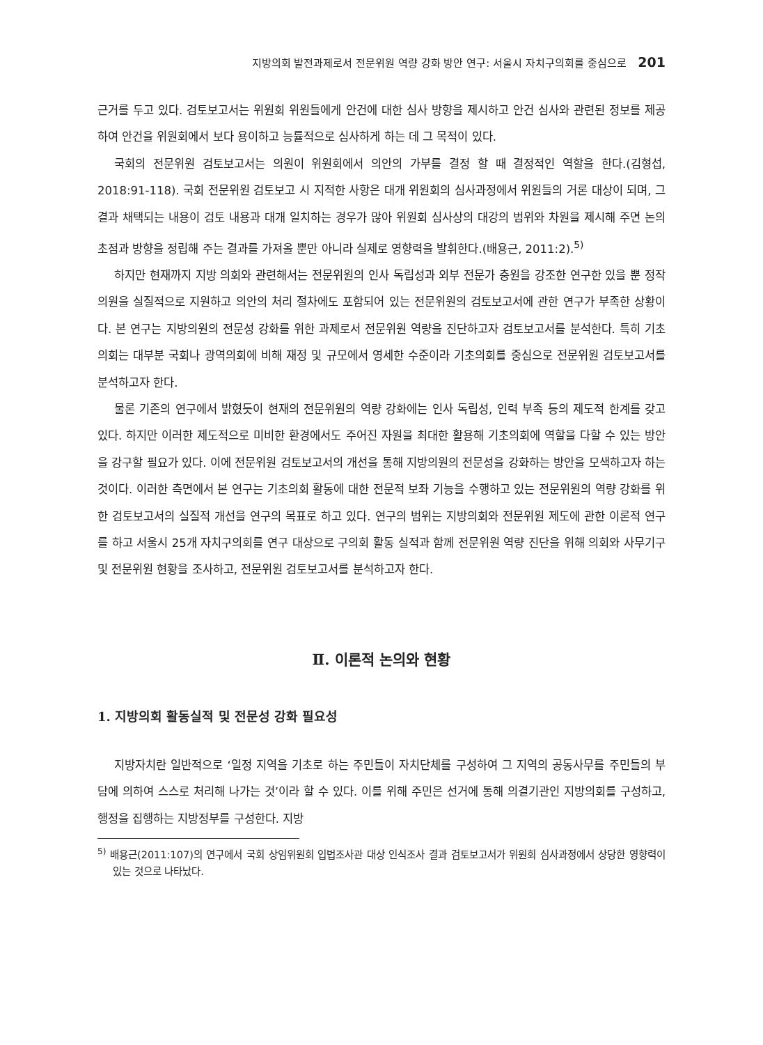지방의회 발전과제로서 전문위원 역량 강화 방안 연구: 서울시 자치구의회를 중심으로 201
근거를 두고 있다. 검토보고서는 위원회 위원들에게 안건에 대한 심사 방향을 제시하고 안건 심사와 관련된 정보를 제공하여 안건을 위원회에서 보다 용이하고 능률적으로 심사하게 하는 데 그 목적이 있다.
국회의 전문위원 검토보고서는 의원이 위원회에서 의안의 가부를 결정 할 때 결정적인 역할을 한다.(김형섭, 2018:91-118). 국회 전문위원 검토보고 시 지적한 사항은 대개 위원회의 심사과정에서 위원들의 거론 대상이 되며, 그 결과 채택되는 내용이 검토 내용과 대개 일치하는 경우가 많아 위원회 심사상의 대강의 범위와 차원을 제시해 주면 논의 초점과 방향을 정립해 주는 결과를 가져올 뿐만 아니라 실제로 영향력을 발휘한다.(배용근, 2011:2).<sup>5)</sup>
하지만 현재까지 지방 의회와 관련해서는 전문위원의 인사 독립성과 외부 전문가 충원을 강조한 연구한 있을 뿐 정작 의원을 실질적으로 지원하고 의안의 처리 절차에도 포함되어 있는 전문위원의 검토보고서에 관한 연구가 부족한 상황이다. 본 연구는 지방의원의 전문성 강화를 위한 과제로서 전문위원 역량을 진단하고자 검토보고서를 분석한다. 특히 기초의회는 대부분 국회나 광역의회에 비해 재정 및 규모에서 영세한 수준이라 기초의회를 중심으로 전문위원 검토보고서를 분석하고자 한다.
물론 기존의 연구에서 밝혔듯이 현재의 전문위원의 역량 강화에는 인사 독립성, 인력 부족 등의 제도적 한계를 갖고 있다. 하지만 이러한 제도적으로 미비한 환경에서도 주어진 자원을 최대한 활용해 기초의회에 역할을 다할 수 있는 방안을 강구할 필요가 있다. 이에 전문위원 검토보고서의 개선을 통해 지방의원의 전문성을 강화하는 방안을 모색하고자 하는 것이다. 이러한 측면에서 본 연구는 기초의회 활동에 대한 전문적 보좌 기능을 수행하고 있는 전문위원의 역량 강화를 위한 검토보고서의 실질적 개선을 연구의 목표로 하고 있다. 연구의 범위는 지방의회와 전문위원 제도에 관한 이론적 연구를 하고 서울시 25개 자치구의회를 연구 대상으로 구의회 활동 실적과 함께 전문위원 역량 진단을 위해 의회와 사무기구 및 전문위원 현황을 조사하고, 전문위원 검토보고서를 분석하고자 한다.
Ⅱ. 이론적 논의와 현황
1. 지방의회 활동실적 및 전문성 강화 필요성
지방자치란 일반적으로 ‘일정 지역을 기초로 하는 주민들이 자치단체를 구성하여 그 지역의 공동사무를 주민들의 부담에 의하여 스스로 처리해 나가는 것’이라 할 수 있다. 이를 위해 주민은 선거에 통해 의결기관인 지방의회를 구성하고, 행정을 집행하는 지방정부를 구성한다. 지방
<sup>5)</sup> 배용근(2011:107)의 연구에서 국회 상임위원회 입법조사관 대상 인식조사 결과 검토보고서가 위원회 심사과정에서 상당한 영향력이 있는 것으로 나타났다.